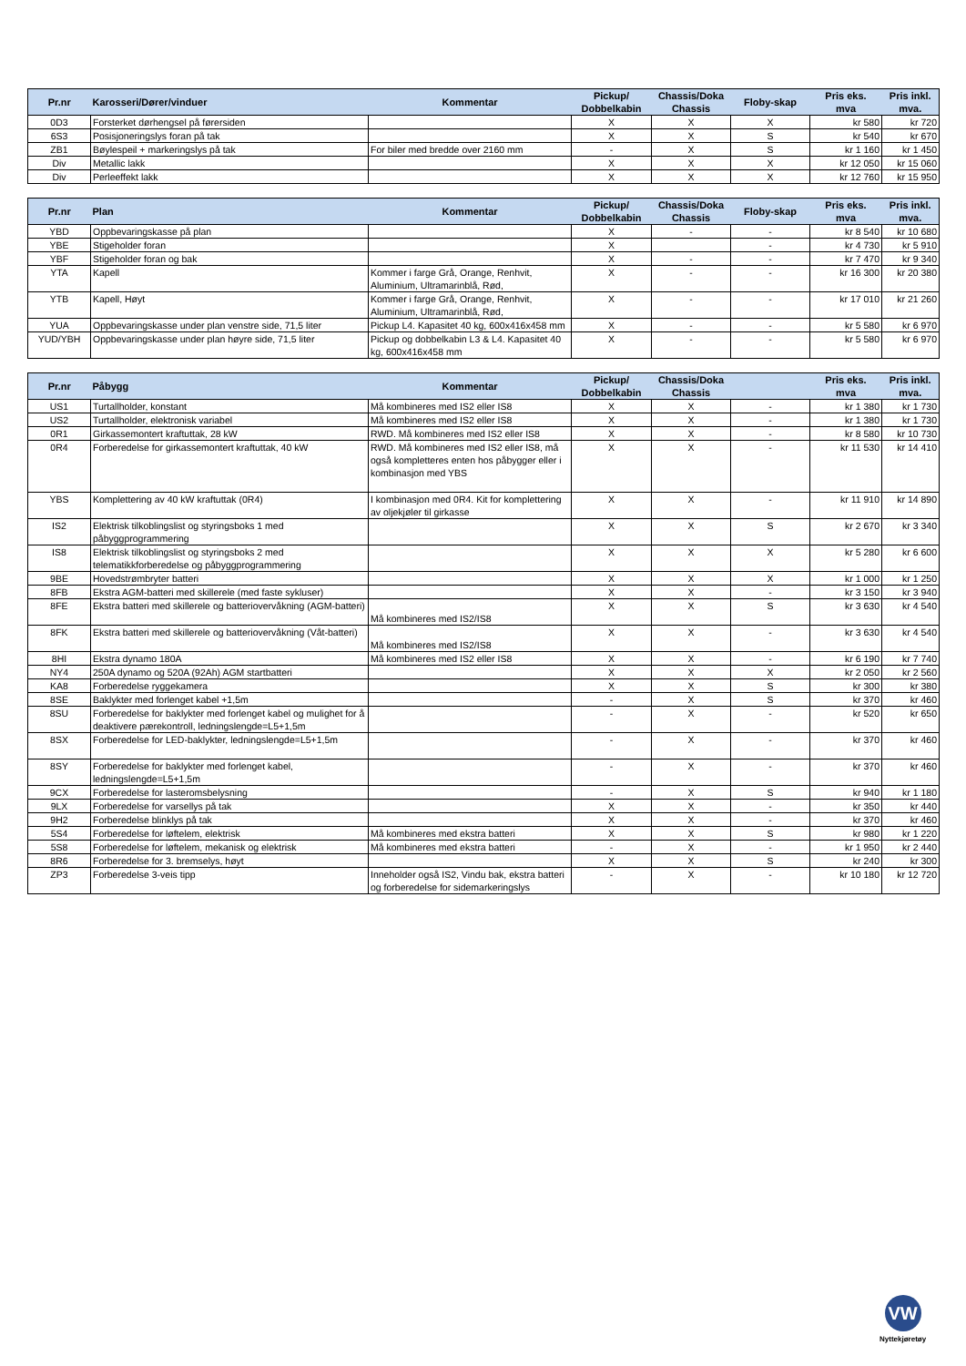| Pr.nr | Karosseri/Dører/vinduer | Kommentar | Pickup/ Dobbelkabin | Chassis/Doka Chassis | Floby-skap | Pris eks. mva | Pris inkl. mva. |
| --- | --- | --- | --- | --- | --- | --- | --- |
| 0D3 | Forsterket dørhengsel på førersiden | | X | X | X | kr 580 | kr 720 |
| 6S3 | Posisjoneringslys foran på tak | | X | X | S | kr 540 | kr 670 |
| ZB1 | Bøylespeil + markeringslys på tak | For biler med bredde over 2160 mm | - | X | S | kr 1 160 | kr 1 450 |
| Div | Metallic lakk | | X | X | X | kr 12 050 | kr 15 060 |
| Div | Perleeffekt lakk | | X | X | X | kr 12 760 | kr 15 950 |
| Pr.nr | Plan | Kommentar | Pickup/ Dobbelkabin | Chassis/Doka Chassis | Floby-skap | Pris eks. mva | Pris inkl. mva. |
| --- | --- | --- | --- | --- | --- | --- | --- |
| YBD | Oppbevaringskasse på plan | | X | - | - | kr 8 540 | kr 10 680 |
| YBE | Stigeholder foran | | X | | - | kr 4 730 | kr 5 910 |
| YBF | Stigeholder foran og bak | | X | - | - | kr 7 470 | kr 9 340 |
| YTA | Kapell | Kommer i farge Grå, Orange, Renhvit, Aluminium, Ultramarinblå, Rød, | X | - | - | kr 16 300 | kr 20 380 |
| YTB | Kapell, Høyt | Kommer i farge Grå, Orange, Renhvit, Aluminium, Ultramarinblå, Rød, | X | - | - | kr 17 010 | kr 21 260 |
| YUA | Oppbevaringskasse under plan venstre side, 71,5 liter | Pickup L4. Kapasitet 40 kg, 600x416x458 mm | X | - | - | kr 5 580 | kr 6 970 |
| YUD/YBH | Oppbevaringskasse under plan høyre side, 71,5 liter | Pickup og dobbelkabin L3 & L4. Kapasitet 40 kg, 600x416x458 mm | X | - | - | kr 5 580 | kr 6 970 |
| Pr.nr | Påbygg | Kommentar | Pickup/ Dobbelkabin | Chassis/Doka Chassis | | Pris eks. mva | Pris inkl. mva. |
| --- | --- | --- | --- | --- | --- | --- | --- |
| US1 | Turtallholder, konstant | Må kombineres med IS2 eller IS8 | X | X | - | kr 1 380 | kr 1 730 |
| US2 | Turtallholder, elektronisk variabel | Må kombineres med IS2 eller IS8 | X | X | - | kr 1 380 | kr 1 730 |
| 0R1 | Girkassemontert kraftuttak, 28 kW | RWD. Må kombineres med IS2 eller IS8 | X | X | - | kr 8 580 | kr 10 730 |
| 0R4 | Forberedelse for girkassemontert kraftuttak, 40 kW | RWD. Må kombineres med IS2 eller IS8, må også kompletteres enten hos påbygger eller i kombinasjon med YBS | X | X | - | kr 11 530 | kr 14 410 |
| YBS | Komplettering av 40 kW kraftuttak (0R4) | I kombinasjon med 0R4. Kit for komplettering av oljekjøler til girkasse | X | X | - | kr 11 910 | kr 14 890 |
| IS2 | Elektrisk tilkoblingslist og styringsboks 1 med påbyggprogrammering | | X | X | S | kr 2 670 | kr 3 340 |
| IS8 | Elektrisk tilkoblingslist og styringsboks 2 med telematikkforberedelse og påbyggprogrammering | | X | X | X | kr 5 280 | kr 6 600 |
| 9BE | Hovedstrømbryter batteri | | X | X | X | kr 1 000 | kr 1 250 |
| 8FB | Ekstra AGM-batteri med skillerele (med faste sykluser) | | X | X | - | kr 3 150 | kr 3 940 |
| 8FE | Ekstra batteri med skillerele og batteriovervåkning (AGM-batteri) | Må kombineres med IS2/IS8 | X | X | S | kr 3 630 | kr 4 540 |
| 8FK | Ekstra batteri med skillerele og batteriovervåkning (Våt-batteri) | Må kombineres med IS2/IS8 | X | X | - | kr 3 630 | kr 4 540 |
| 8HI | Ekstra dynamo 180A | Må kombineres med IS2 eller IS8 | X | X | - | kr 6 190 | kr 7 740 |
| NY4 | 250A dynamo og 520A (92Ah) AGM startbatteri | | X | X | X | kr 2 050 | kr 2 560 |
| KA8 | Forberedelse ryggekamera | | X | X | S | kr 300 | kr 380 |
| 8SE | Baklykter med forlenget kabel +1,5m | | - | X | S | kr 370 | kr 460 |
| 8SU | Forberedelse for baklykter med forlenget kabel og mulighet for å deaktivere pærekontroll, ledningslengde=L5+1,5m | | - | X | - | kr 520 | kr 650 |
| 8SX | Forberedelse for LED-baklykter, ledningslengde=L5+1,5m | | - | X | - | kr 370 | kr 460 |
| 8SY | Forberedelse for baklykter med forlenget kabel, ledningslengde=L5+1,5m | | - | X | - | kr 370 | kr 460 |
| 9CX | Forberedelse for lasteromsbelysning | | - | X | S | kr 940 | kr 1 180 |
| 9LX | Forberedelse for varsellys på tak | | X | X | - | kr 350 | kr 440 |
| 9H2 | Forberedelse blinklys på tak | | X | X | - | kr 370 | kr 460 |
| 5S4 | Forberedelse for løftelem, elektrisk | Må kombineres med ekstra batteri | X | X | S | kr 980 | kr 1 220 |
| 5S8 | Forberedelse for løftelem, mekanisk og elektrisk | Må kombineres med ekstra batteri | - | X | - | kr 1 950 | kr 2 440 |
| 8R6 | Forberedelse for 3. bremselys, høyt | | X | X | S | kr 240 | kr 300 |
| ZP3 | Forberedelse 3-veis tipp | Inneholder også IS2, Vindu bak, ekstra batteri og forberedelse for sidemarkeringslys | - | X | - | kr 10 180 | kr 12 720 |
VW
Nyttekjøretøy